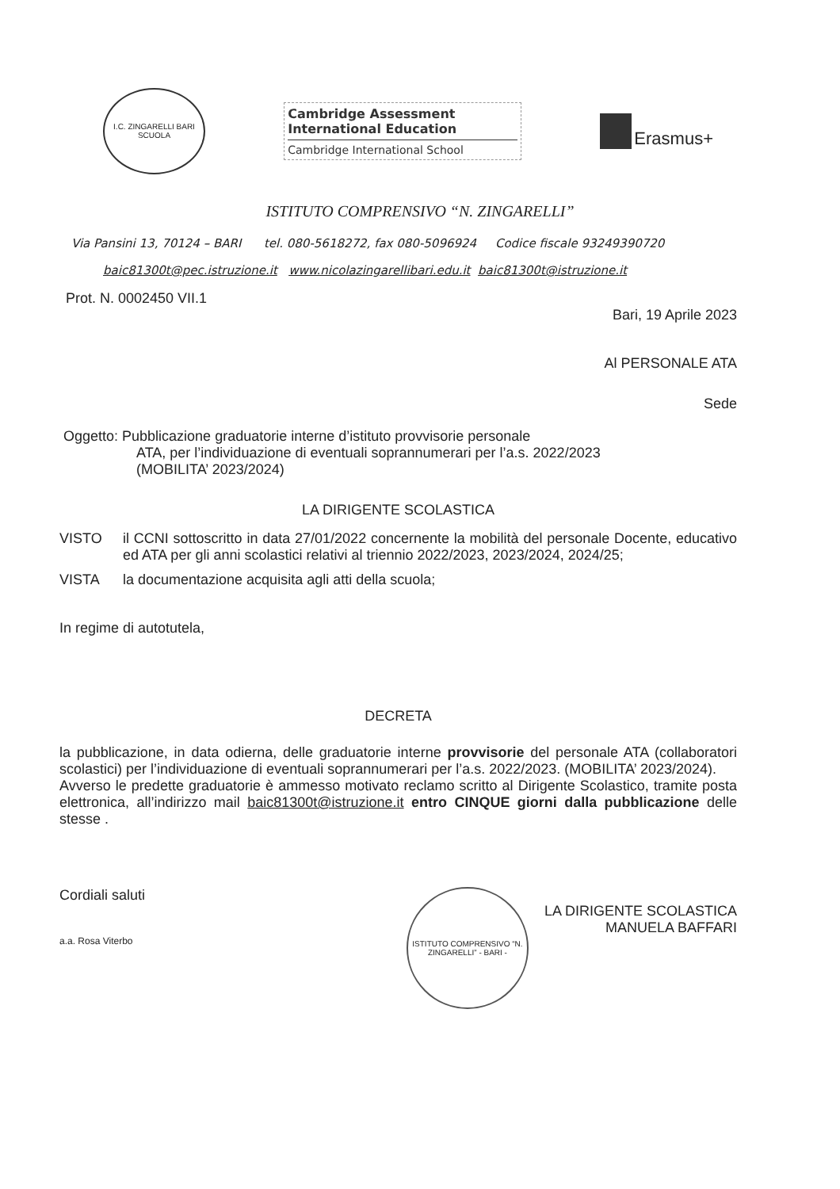I.C. ZINGARELLI BARI
SCUOLA
Cambridge Assessment
International Education
Cambridge International School
Erasmus+
ISTITUTO COMPRENSIVO “N. ZINGARELLI”
Via Pansini 13, 70124 – BARI tel. 080-5618272, fax 080-5096924 Codice fiscale 93249390720
baic81300t@pec.istruzione.it www.nicolazingarellibari.edu.it baic81300t@istruzione.it
Prot. N. 0002450 VII.1
Bari, 19 Aprile 2023
Al PERSONALE ATA
Sede
Oggetto: Pubblicazione graduatorie interne d’istituto provvisorie personale
ATA, per l’individuazione di eventuali soprannumerari per l’a.s. 2022/2023
(MOBILITA’ 2023/2024)
LA DIRIGENTE SCOLASTICA
VISTO il CCNI sottoscritto in data 27/01/2022 concernente la mobilità del personale Docente, educativo ed ATA per gli anni scolastici relativi al triennio 2022/2023, 2023/2024, 2024/25;
VISTA la documentazione acquisita agli atti della scuola;
In regime di autotutela,
DECRETA
la pubblicazione, in data odierna, delle graduatorie interne provvisorie del personale ATA (collaboratori scolastici) per l’individuazione di eventuali soprannumerari per l’a.s. 2022/2023. (MOBILITA’ 2023/2024).
Avverso le predette graduatorie è ammesso motivato reclamo scritto al Dirigente Scolastico, tramite posta elettronica, all’indirizzo mail baic81300t@istruzione.it entro CINQUE giorni dalla pubblicazione delle stesse .
Cordiali saluti
a.a. Rosa Viterbo
ISTITUTO COMPRENSIVO “N. ZINGARELLI” - BARI -
LA DIRIGENTE SCOLASTICA
MANUELA BAFFARI